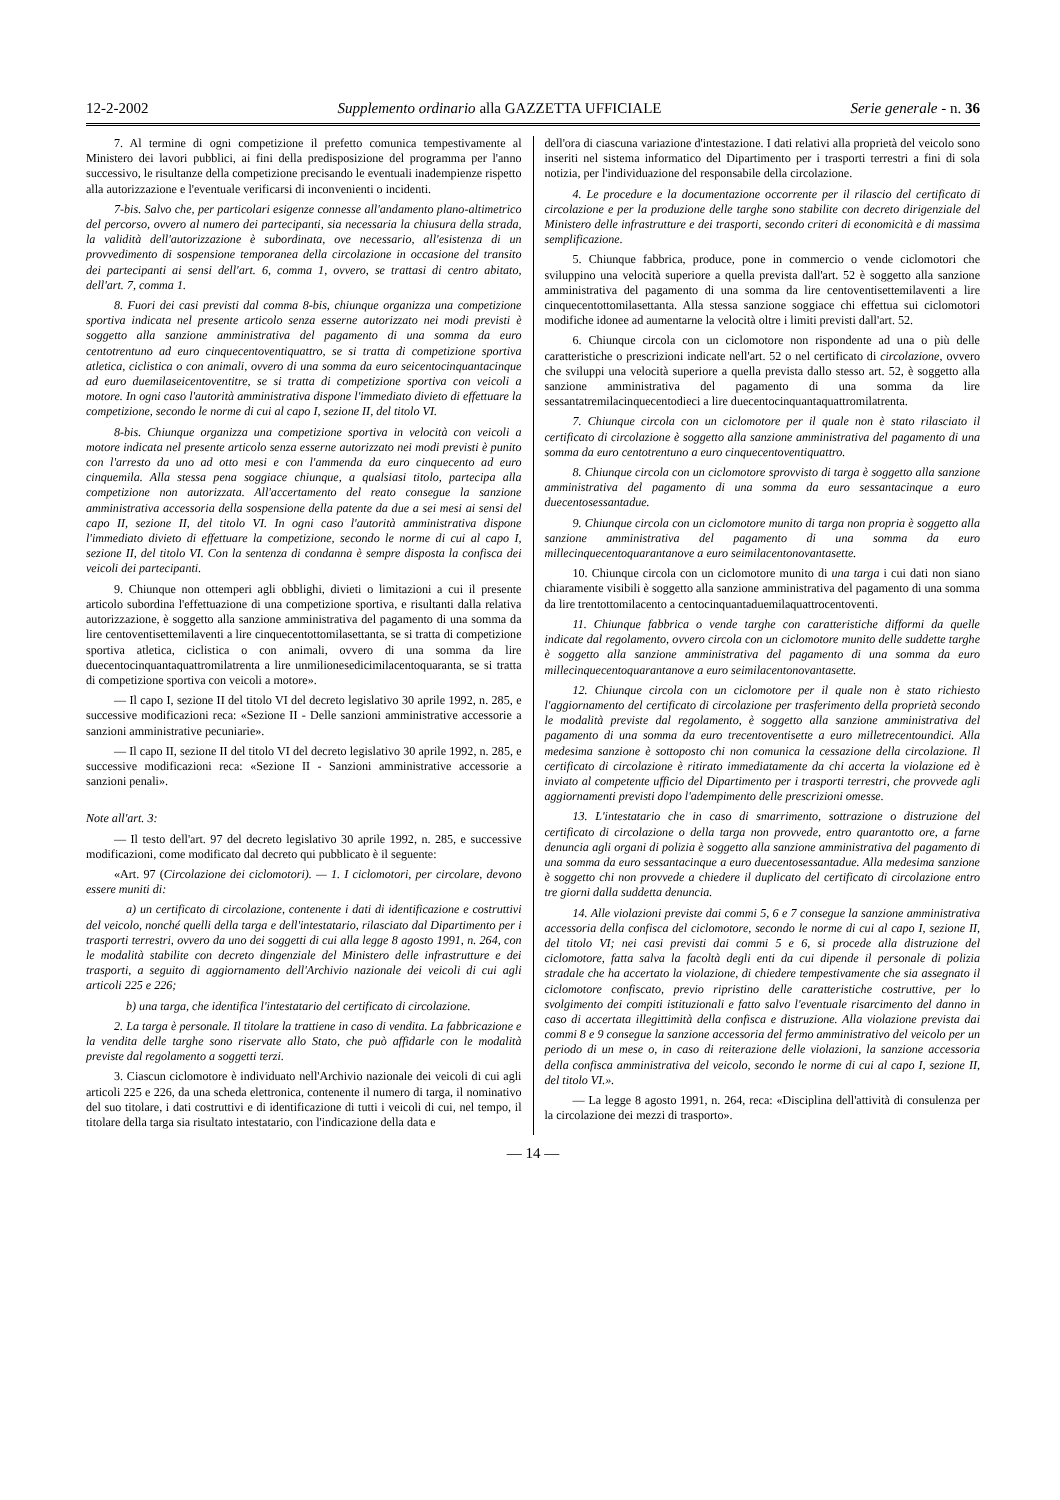12-2-2002 Supplemento ordinario alla GAZZETTA UFFICIALE Serie generale - n. 36
7. Al termine di ogni competizione il prefetto comunica tempestivamente al Ministero dei lavori pubblici, ai fini della predisposizione del programma per l'anno successivo, le risultanze della competizione precisando le eventuali inadempienze rispetto alla autorizzazione e l'eventuale verificarsi di inconvenienti o incidenti.
7-bis. Salvo che, per particolari esigenze connesse all'andamento plano-altimetrico del percorso, ovvero al numero dei partecipanti, sia necessaria la chiusura della strada, la validità dell'autorizzazione è subordinata, ove necessario, all'esistenza di un provvedimento di sospensione temporanea della circolazione in occasione del transito dei partecipanti ai sensi dell'art. 6, comma 1, ovvero, se trattasi di centro abitato, dell'art. 7, comma 1.
8. Fuori dei casi previsti dal comma 8-bis, chiunque organizza una competizione sportiva indicata nel presente articolo senza esserne autorizzato nei modi previsti è soggetto alla sanzione amministrativa del pagamento di una somma da euro centotrentuno ad euro cinquecentoventiquattro, se si tratta di competizione sportiva atletica, ciclistica o con animali, ovvero di una somma da euro seicentocinquantacinque ad euro duemilaseicentoventitre, se si tratta di competizione sportiva con veicoli a motore. In ogni caso l'autorità amministrativa dispone l'immediato divieto di effettuare la competizione, secondo le norme di cui al capo I, sezione II, del titolo VI.
8-bis. Chiunque organizza una competizione sportiva in velocità con veicoli a motore indicata nel presente articolo senza esserne autorizzato nei modi previsti è punito con l'arresto da uno ad otto mesi e con l'ammenda da euro cinquecento ad euro cinquemila. Alla stessa pena soggiace chiunque, a qualsiasi titolo, partecipa alla competizione non autorizzata. All'accertamento del reato consegue la sanzione amministrativa accessoria della sospensione della patente da due a sei mesi ai sensi del capo II, sezione II, del titolo VI. In ogni caso l'autorità amministrativa dispone l'immediato divieto di effettuare la competizione, secondo le norme di cui al capo I, sezione II, del titolo VI. Con la sentenza di condanna è sempre disposta la confisca dei veicoli dei partecipanti.
9. Chiunque non ottemperi agli obblighi, divieti o limitazioni a cui il presente articolo subordina l'effettuazione di una competizione sportiva, e risultanti dalla relativa autorizzazione, è soggetto alla sanzione amministrativa del pagamento di una somma da lire centoventisettemilaventi a lire cinquecentottomilasettanta, se si tratta di competizione sportiva atletica, ciclistica o con animali, ovvero di una somma da lire duecentocinquantaquattromilatrenta a lire unmilionesedicimilacentoquaranta, se si tratta di competizione sportiva con veicoli a motore».
— Il capo I, sezione II del titolo VI del decreto legislativo 30 aprile 1992, n. 285, e successive modificazioni reca: «Sezione II - Delle sanzioni amministrative accessorie a sanzioni amministrative pecuniarie».
— Il capo II, sezione II del titolo VI del decreto legislativo 30 aprile 1992, n. 285, e successive modificazioni reca: «Sezione II - Sanzioni amministrative accessorie a sanzioni penali».
Note all'art. 3:
— Il testo dell'art. 97 del decreto legislativo 30 aprile 1992, n. 285, e successive modificazioni, come modificato dal decreto qui pubblicato è il seguente:
«Art. 97 (Circolazione dei ciclomotori). — 1. I ciclomotori, per circolare, devono essere muniti di:
a) un certificato di circolazione, contenente i dati di identificazione e costruttivi del veicolo, nonché quelli della targa e dell'intestatario, rilasciato dal Dipartimento per i trasporti terrestri, ovvero da uno dei soggetti di cui alla legge 8 agosto 1991, n. 264, con le modalità stabilite con decreto dingenziale del Ministero delle infrastrutture e dei trasporti, a seguito di aggiornamento dell'Archivio nazionale dei veicoli di cui agli articoli 225 e 226;
b) una targa, che identifica l'intestatario del certificato di circolazione.
2. La targa è personale. Il titolare la trattiene in caso di vendita. La fabbricazione e la vendita delle targhe sono riservate allo Stato, che può affidarle con le modalità previste dal regolamento a soggetti terzi.
3. Ciascun ciclomotore è individuato nell'Archivio nazionale dei veicoli di cui agli articoli 225 e 226, da una scheda elettronica, contenente il numero di targa, il nominativo del suo titolare, i dati costruttivi e di identificazione di tutti i veicoli di cui, nel tempo, il titolare della targa sia risultato intestatario, con l'indicazione della data e
dell'ora di ciascuna variazione d'intestazione. I dati relativi alla proprietà del veicolo sono inseriti nel sistema informatico del Dipartimento per i trasporti terrestri a fini di sola notizia, per l'individuazione del responsabile della circolazione.
4. Le procedure e la documentazione occorrente per il rilascio del certificato di circolazione e per la produzione delle targhe sono stabilite con decreto dirigenziale del Ministero delle infrastrutture e dei trasporti, secondo criteri di economicità e di massima semplificazione.
5. Chiunque fabbrica, produce, pone in commercio o vende ciclomotori che sviluppino una velocità superiore a quella prevista dall'art. 52 è soggetto alla sanzione amministrativa del pagamento di una somma da lire centoventisettemilaventi a lire cinquecentottomilasettanta. Alla stessa sanzione soggiace chi effettua sui ciclomotori modifiche idonee ad aumentarne la velocità oltre i limiti previsti dall'art. 52.
6. Chiunque circola con un ciclomotore non rispondente ad una o più delle caratteristiche o prescrizioni indicate nell'art. 52 o nel certificato di circolazione, ovvero che sviluppi una velocità superiore a quella prevista dallo stesso art. 52, è soggetto alla sanzione amministrativa del pagamento di una somma da lire sessantatremilacinquecentodieci a lire duecentocinquantaquattromilatrenta.
7. Chiunque circola con un ciclomotore per il quale non è stato rilasciato il certificato di circolazione è soggetto alla sanzione amministrativa del pagamento di una somma da euro centotrentuno a euro cinquecentoventiquattro.
8. Chiunque circola con un ciclomotore sprovvisto di targa è soggetto alla sanzione amministrativa del pagamento di una somma da euro sessantacinque a euro duecentosessantadue.
9. Chiunque circola con un ciclomotore munito di targa non propria è soggetto alla sanzione amministrativa del pagamento di una somma da euro millecinquecentoquarantanove a euro seimilacentonovantasette.
10. Chiunque circola con un ciclomotore munito di una targa i cui dati non siano chiaramente visibili è soggetto alla sanzione amministrativa del pagamento di una somma da lire trentottomilacento a centocinquantaduemilaquattrocentoventi.
11. Chiunque fabbrica o vende targhe con caratteristiche difformi da quelle indicate dal regolamento, ovvero circola con un ciclomotore munito delle suddette targhe è soggetto alla sanzione amministrativa del pagamento di una somma da euro millecinquecentoquarantanove a euro seimilacentonovantasette.
12. Chiunque circola con un ciclomotore per il quale non è stato richiesto l'aggiornamento del certificato di circolazione per trasferimento della proprietà secondo le modalità previste dal regolamento, è soggetto alla sanzione amministrativa del pagamento di una somma da euro trecentoventisette a euro milletrecentoundici. Alla medesima sanzione è sottoposto chi non comunica la cessazione della circolazione. Il certificato di circolazione è ritirato immediatamente da chi accerta la violazione ed è inviato al competente ufficio del Dipartimento per i trasporti terrestri, che provvede agli aggiornamenti previsti dopo l'adempimento delle prescrizioni omesse.
13. L'intestatario che in caso di smarrimento, sottrazione o distruzione del certificato di circolazione o della targa non provvede, entro quarantotto ore, a farne denuncia agli organi di polizia è soggetto alla sanzione amministrativa del pagamento di una somma da euro sessantacinque a euro duecentosessantadue. Alla medesima sanzione è soggetto chi non provvede a chiedere il duplicato del certificato di circolazione entro tre giorni dalla suddetta denuncia.
14. Alle violazioni previste dai commi 5, 6 e 7 consegue la sanzione amministrativa accessoria della confisca del ciclomotore, secondo le norme di cui al capo I, sezione II, del titolo VI; nei casi previsti dai commi 5 e 6, si procede alla distruzione del ciclomotore, fatta salva la facoltà degli enti da cui dipende il personale di polizia stradale che ha accertato la violazione, di chiedere tempestivamente che sia assegnato il ciclomotore confiscato, previo ripristino delle caratteristiche costruttive, per lo svolgimento dei compiti istituzionali e fatto salvo l'eventuale risarcimento del danno in caso di accertata illegittimità della confisca e distruzione. Alla violazione prevista dai commi 8 e 9 consegue la sanzione accessoria del fermo amministrativo del veicolo per un periodo di un mese o, in caso di reiterazione delle violazioni, la sanzione accessoria della confisca amministrativa del veicolo, secondo le norme di cui al capo I, sezione II, del titolo VI.».
— La legge 8 agosto 1991, n. 264, reca: «Disciplina dell'attività di consulenza per la circolazione dei mezzi di trasporto».
— 14 —